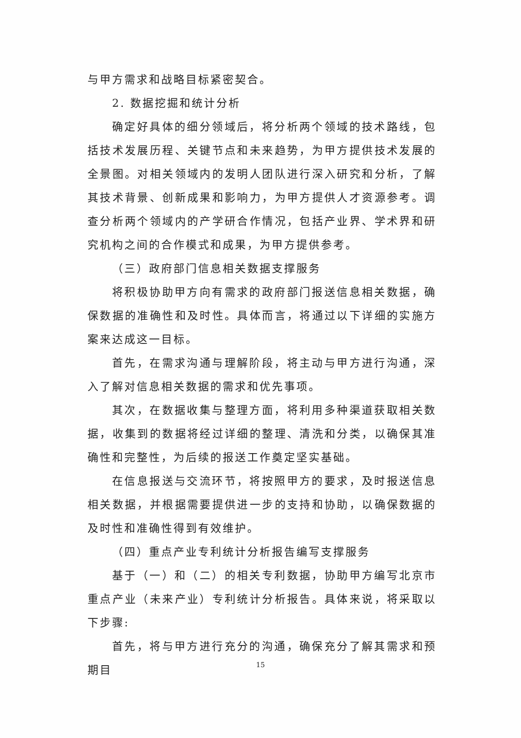与甲方需求和战略目标紧密契合。
2. 数据挖掘和统计分析
确定好具体的细分领域后，将分析两个领域的技术路线，包括技术发展历程、关键节点和未来趋势，为甲方提供技术发展的全景图。对相关领域内的发明人团队进行深入研究和分析，了解其技术背景、创新成果和影响力，为甲方提供人才资源参考。调查分析两个领域内的产学研合作情况，包括产业界、学术界和研究机构之间的合作模式和成果，为甲方提供参考。
（三）政府部门信息相关数据支撑服务
将积极协助甲方向有需求的政府部门报送信息相关数据，确保数据的准确性和及时性。具体而言，将通过以下详细的实施方案来达成这一目标。
首先，在需求沟通与理解阶段，将主动与甲方进行沟通，深入了解对信息相关数据的需求和优先事项。
其次，在数据收集与整理方面，将利用多种渠道获取相关数据，收集到的数据将经过详细的整理、清洗和分类，以确保其准确性和完整性，为后续的报送工作奠定坚实基础。
在信息报送与交流环节，将按照甲方的要求，及时报送信息相关数据，并根据需要提供进一步的支持和协助，以确保数据的及时性和准确性得到有效维护。
（四）重点产业专利统计分析报告编写支撑服务
基于（一）和（二）的相关专利数据，协助甲方编写北京市重点产业（未来产业）专利统计分析报告。具体来说，将采取以下步骤:
首先，将与甲方进行充分的沟通，确保充分了解其需求和预期目
15